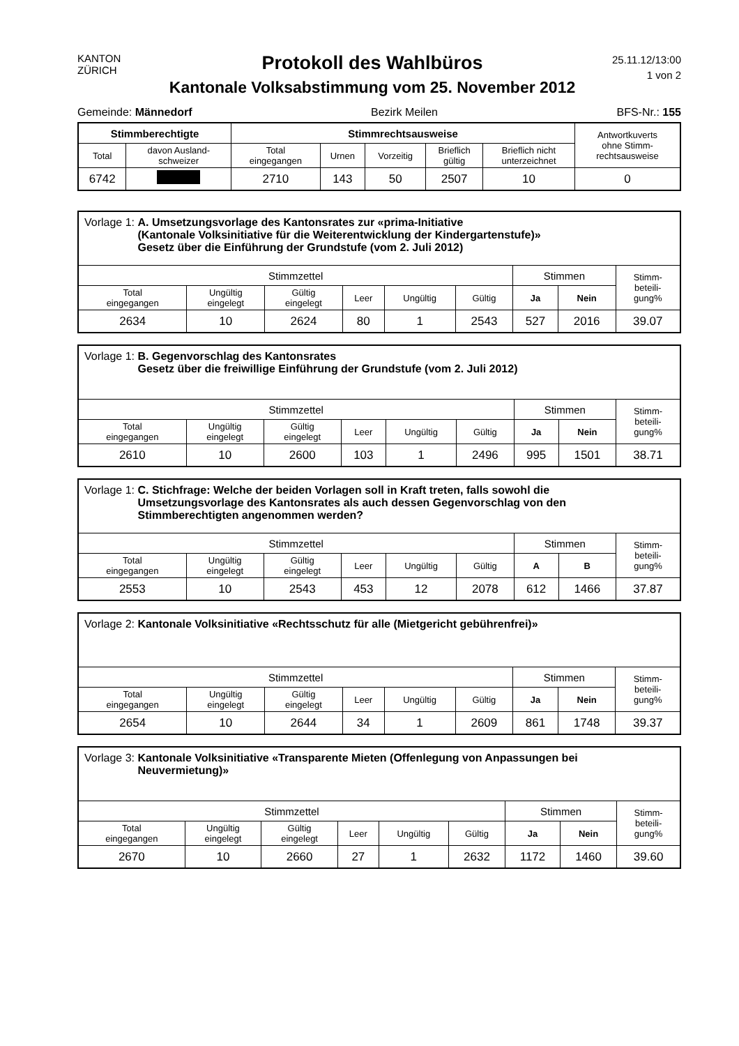KANTON ZÜRICH
Protokoll des Wahlbüros
Kantonale Volksabstimmung vom 25. November 2012
25.11.12/13:00
1 von 2
Gemeinde: Männedorf Bezirk Meilen BFS-Nr.: 155
| Stimmberechtigte | | Stimmrechtsausweise | | | | | Antwortkuverts ohne Stimm- rechtsausweise |
| --- | --- | --- | --- | --- | --- | --- | --- |
| Total | davon Ausland- schweizer | Total eingegangen | Urnen | Vorzeitig | Brieflich gültig | Brieflich nicht unterzeichnet | |
| 6742 | | 2710 | 143 | 50 | 2507 | 10 | 0 |
| Vorlage 1: A. Umsetzungsvorlage des Kantonsrates zur «prima-Initiative (Kantonale Volksinitiative für die Weiterentwicklung der Kindergartenstufe)» Gesetz über die Einführung der Grundstufe (vom 2. Juli 2012) | | | | | | | | |
| Stimmzettel | | | | | | Stimmen | | Stimm- beteili- gung% |
| Total eingegangen | Ungültig eingelegt | Gültig eingelegt | Leer | Ungültig | Gültig | Ja | Nein | |
| 2634 | 10 | 2624 | 80 | 1 | 2543 | 527 | 2016 | 39.07 |
| Vorlage 1: B. Gegenvorschlag des Kantonsrates Gesetz über die freiwillige Einführung der Grundstufe (vom 2. Juli 2012) | | | | | | | | |
| Stimmzettel | | | | | | Stimmen | | Stimm- beteili- gung% |
| Total eingegangen | Ungültig eingelegt | Gültig eingelegt | Leer | Ungültig | Gültig | Ja | Nein | |
| 2610 | 10 | 2600 | 103 | 1 | 2496 | 995 | 1501 | 38.71 |
| Vorlage 1: C. Stichfrage: Welche der beiden Vorlagen soll in Kraft treten, falls sowohl die Umsetzungsvorlage des Kantonsrates als auch dessen Gegenvorschlag von den Stimmberechtigten angenommen werden? | | | | | | | | |
| Stimmzettel | | | | | | Stimmen | | Stimm- beteili- gung% |
| Total eingegangen | Ungültig eingelegt | Gültig eingelegt | Leer | Ungültig | Gültig | A | B | |
| 2553 | 10 | 2543 | 453 | 12 | 2078 | 612 | 1466 | 37.87 |
| Vorlage 2: Kantonale Volksinitiative «Rechtsschutz für alle (Mietgericht gebührenfrei)» | | | | | | | | |
| Stimmzettel | | | | | | Stimmen | | Stimm- beteili- gung% |
| Total eingegangen | Ungültig eingelegt | Gültig eingelegt | Leer | Ungültig | Gültig | Ja | Nein | |
| 2654 | 10 | 2644 | 34 | 1 | 2609 | 861 | 1748 | 39.37 |
| Vorlage 3: Kantonale Volksinitiative «Transparente Mieten (Offenlegung von Anpassungen bei Neuvermietung)» | | | | | | | | |
| Stimmzettel | | | | | | Stimmen | | Stimm- beteili- gung% |
| Total eingegangen | Ungültig eingelegt | Gültig eingelegt | Leer | Ungültig | Gültig | Ja | Nein | |
| 2670 | 10 | 2660 | 27 | 1 | 2632 | 1172 | 1460 | 39.60 |